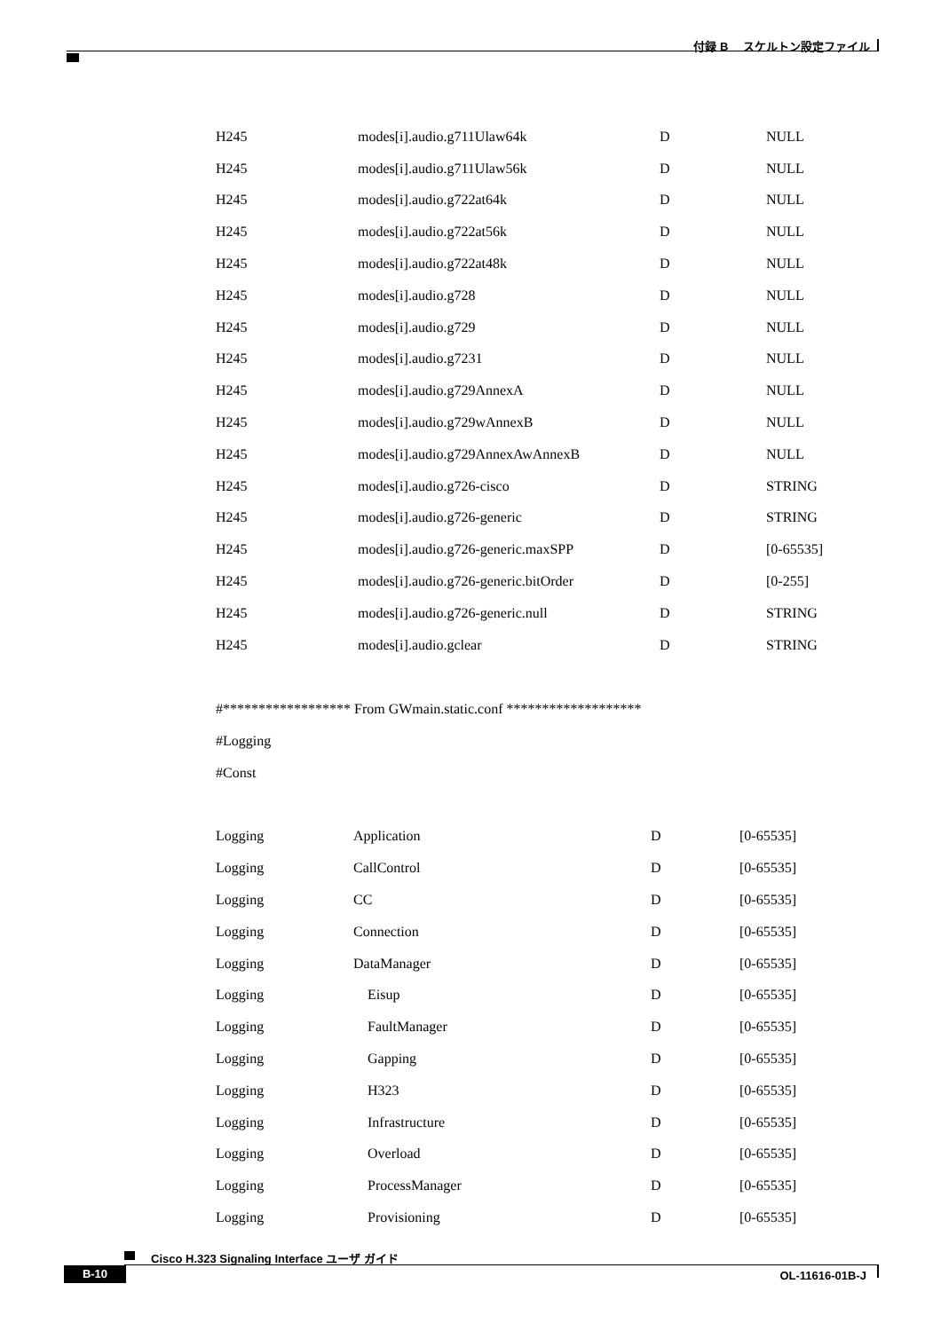付録 B　 スケルトン設定ファイル
| H245 | modes[i].audio.g711Ulaw64k | D | NULL |
| H245 | modes[i].audio.g711Ulaw56k | D | NULL |
| H245 | modes[i].audio.g722at64k | D | NULL |
| H245 | modes[i].audio.g722at56k | D | NULL |
| H245 | modes[i].audio.g722at48k | D | NULL |
| H245 | modes[i].audio.g728 | D | NULL |
| H245 | modes[i].audio.g729 | D | NULL |
| H245 | modes[i].audio.g7231 | D | NULL |
| H245 | modes[i].audio.g729AnnexA | D | NULL |
| H245 | modes[i].audio.g729wAnnexB | D | NULL |
| H245 | modes[i].audio.g729AnnexAwAnnexB | D | NULL |
| H245 | modes[i].audio.g726-cisco | D | STRING |
| H245 | modes[i].audio.g726-generic | D | STRING |
| H245 | modes[i].audio.g726-generic.maxSPP | D | [0-65535] |
| H245 | modes[i].audio.g726-generic.bitOrder | D | [0-255] |
| H245 | modes[i].audio.g726-generic.null | D | STRING |
| H245 | modes[i].audio.gclear | D | STRING |
#****************** From GWmain.static.conf *******************
#Logging
#Const
| Logging | Application | D | [0-65535] |
| Logging | CallControl | D | [0-65535] |
| Logging | CC | D | [0-65535] |
| Logging | Connection | D | [0-65535] |
| Logging | DataManager | D | [0-65535] |
| Logging | Eisup | D | [0-65535] |
| Logging | FaultManager | D | [0-65535] |
| Logging | Gapping | D | [0-65535] |
| Logging | H323 | D | [0-65535] |
| Logging | Infrastructure | D | [0-65535] |
| Logging | Overload | D | [0-65535] |
| Logging | ProcessManager | D | [0-65535] |
| Logging | Provisioning | D | [0-65535] |
Cisco H.323 Signaling Interface ユーザ ガイド
B-10 OL-11616-01B-J